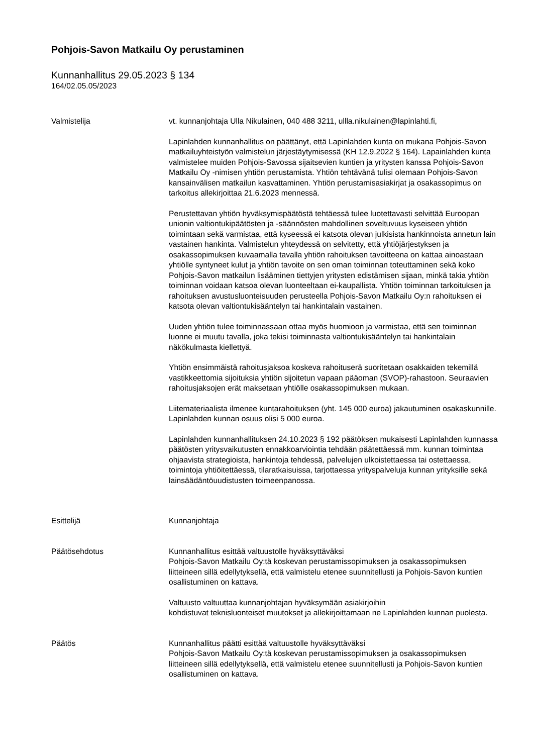Pohjois-Savon Matkailu Oy perustaminen
Kunnanhallitus 29.05.2023 § 134
164/02.05.05/2023
Valmistelija vt. kunnanjohtaja Ulla Nikulainen, 040 488 3211, ullla.nikulainen@lapinlahti.fi,
Lapinlahden kunnanhallitus on päättänyt, että Lapinlahden kunta on mukana Pohjois-Savon matkailuyhteistyön valmistelun järjestäytymisessä (KH 12.9.2022 § 164). Lapainlahden kunta valmistelee muiden Pohjois-Savossa sijaitsevien kuntien ja yritysten kanssa Pohjois-Savon Matkailu Oy -nimisen yhtiön perustamista. Yhtiön tehtävänä tulisi olemaan Pohjois-Savon kansainvälisen matkailun kasvattaminen. Yhtiön perustamisasiakirjat ja osakassopimus on tarkoitus allekirjoittaa 21.6.2023 mennessä.
Perustettavan yhtiön hyväksymispäätöstä tehtäessä tulee luotettavasti selvittää Euroopan unionin valtiontukipäätösten ja -säännösten mahdollinen soveltuvuus kyseiseen yhtiön toimintaan sekä varmistaa, että kyseessä ei katsota olevan julkisista hankinnoista annetun lain vastainen hankinta. Valmistelun yhteydessä on selvitetty, että yhtiöjärjestyksen ja osakassopimuksen kuvaamalla tavalla yhtiön rahoituksen tavoitteena on kattaa ainoastaan yhtiölle syntyneet kulut ja yhtiön tavoite on sen oman toiminnan toteuttaminen sekä koko Pohjois-Savon matkailun lisääminen tiettyjen yritysten edistämisen sijaan, minkä takia yhtiön toiminnan voidaan katsoa olevan luonteeltaan ei-kaupallista. Yhtiön toiminnan tarkoituksen ja rahoituksen avustusluonteisuuden perusteella Pohjois-Savon Matkailu Oy:n rahoituksen ei katsota olevan valtiontukisääntelyn tai hankintalain vastainen.
Uuden yhtiön tulee toiminnassaan ottaa myös huomioon ja varmistaa, että sen toiminnan luonne ei muutu tavalla, joka tekisi toiminnasta valtiontukisääntelyn tai hankintalain näkökulmasta kiellettyä.
Yhtiön ensimmäistä rahoitusjaksoa koskeva rahoituserä suoritetaan osakkaiden tekemillä vastikkeettomia sijoituksia yhtiön sijoitetun vapaan pääoman (SVOP)-rahastoon. Seuraavien rahoitusjaksojen erät maksetaan yhtiölle osakassopimuksen mukaan.
Liitemateriaalista ilmenee kuntarahoituksen (yht. 145 000 euroa) jakautuminen osakaskunnille. Lapinlahden kunnan osuus olisi 5 000 euroa.
Lapinlahden kunnanhallituksen 24.10.2023 § 192 päätöksen mukaisesti Lapinlahden kunnassa päätösten yritysvaikutusten ennakkoarviointia tehdään päätettäessä mm. kunnan toimintaa ohjaavista strategioista, hankintoja tehdessä, palvelujen ulkoistettaessa tai ostettaessa, toimintoja yhtiöitettäessä, tilaratkaisuissa, tarjottaessa yrityspalveluja kunnan yrityksille sekä lainsäädäntöuudistusten toimeenpanossa.
Esittelijä Kunnanjohtaja
Päätösehdotus Kunnanhallitus esittää valtuustolle hyväksyttäväksi
Pohjois-Savon Matkailu Oy:tä koskevan perustamissopimuksen ja osakassopimuksen liitteineen sillä edellytyksellä, että valmistelu etenee suunnitellusti ja Pohjois-Savon kuntien osallistuminen on kattava.
Valtuusto valtuuttaa kunnanjohtajan hyväksymään asiakirjoihin
kohdistuvat teknisluonteiset muutokset ja allekirjoittamaan ne Lapinlahden kunnan puolesta.
Päätös Kunnanhallitus päätti esittää valtuustolle hyväksyttäväksi
Pohjois-Savon Matkailu Oy:tä koskevan perustamissopimuksen ja osakassopimuksen liitteineen sillä edellytyksellä, että valmistelu etenee suunnitellusti ja Pohjois-Savon kuntien osallistuminen on kattava.